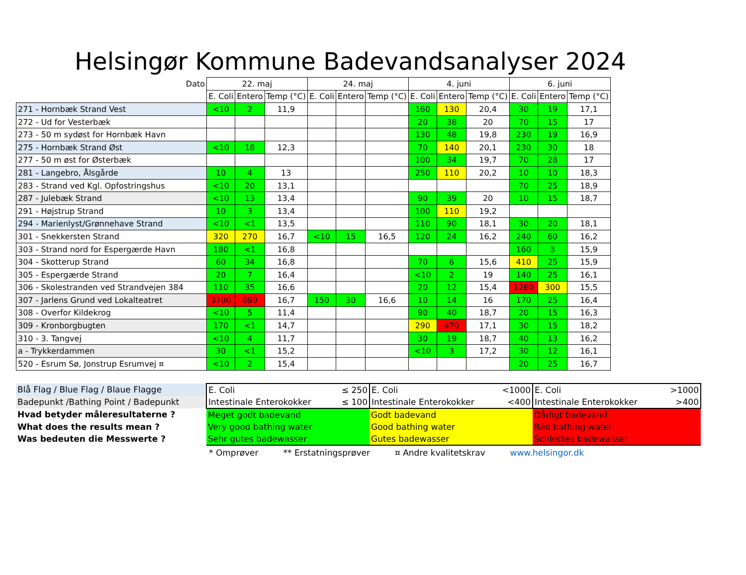Helsingør Kommune Badevandsanalyser 2024
| Dato | 22. maj | | | 24. maj | | | 4. juni | | | 6. juni | | |
| | E. Coli | Entero | Temp (°C) | E. Coli | Entero | Temp (°C) | E. Coli | Entero | Temp (°C) | E. Coli | Entero | Temp (°C) |
| 271 - Hornbæk Strand Vest | <10 | 2 | 11,9 | | | | 160 | 130 | 20,4 | 30 | 19 | 17,1 |
| 272 - Ud for Vesterbæk | | | | | | | 20 | 38 | 20 | 70 | 15 | 17 |
| 273 - 50 m sydøst for Hornbæk Havn | | | | | | | 130 | 48 | 19,8 | 230 | 19 | 16,9 |
| 275 - Hornbæk Strand Øst | <10 | 18 | 12,3 | | | | 70 | 140 | 20,1 | 230 | 30 | 18 |
| 277 - 50 m øst for Østerbæk | | | | | | | 100 | 34 | 19,7 | 70 | 28 | 17 |
| 281 - Langebro, Ålsgårde | 10 | 4 | 13 | | | | 250 | 110 | 20,2 | 10 | 10 | 18,3 |
| 283 - Strand ved Kgl. Opfostringshus | <10 | 20 | 13,1 | | | | | | | 70 | 25 | 18,9 |
| 287 - Julebæk Strand | <10 | 13 | 13,4 | | | | 90 | 39 | 20 | 10 | 15 | 18,7 |
| 291 - Højstrup Strand | 10 | 3 | 13,4 | | | | 100 | 110 | 19,2 | | | |
| 294 - Marienlyst/Grønnehave Strand | <10 | <1 | 13,5 | | | | 110 | 90 | 18,1 | 30 | 20 | 18,1 |
| 301 - Snekkersten Strand | 320 | 270 | 16,7 | <10 | 15 | 16,5 | 120 | 24 | 16,2 | 240 | 60 | 16,2 |
| 303 - Strand nord for Espergærde Havn | 180 | <1 | 16,8 | | | | | | | 160 | 3 | 15,9 |
| 304 - Skotterup Strand | 60 | 34 | 16,8 | | | | 70 | 6 | 15,6 | 410 | 25 | 15,9 |
| 305 - Espergærde Strand | 20 | 7 | 16,4 | | | | <10 | 2 | 19 | 140 | 25 | 16,1 |
| 306 - Skolestranden ved Strandvejen 384 | 110 | 35 | 16,6 | | | | 20 | 12 | 15,4 | 1260 | 300 | 15,5 |
| 307 - Jarlens Grund ved Lokalteatret | 3700 | 690 | 16,7 | 150 | 30 | 16,6 | 10 | 14 | 16 | 170 | 25 | 16,4 |
| 308 - Overfor Kildekrog | <10 | 5 | 11,4 | | | | 90 | 40 | 18,7 | 20 | 15 | 16,3 |
| 309 - Kronborgbugten | 170 | <1 | 14,7 | | | | 290 | 470 | 17,1 | 30 | 15 | 18,2 |
| 310 - 3. Tangvej | <10 | 4 | 11,7 | | | | 30 | 19 | 18,7 | 40 | 13 | 16,2 |
| a - Trykkerdammen | 30 | <1 | 15,2 | | | | <10 | 3 | 17,2 | 30 | 12 | 16,1 |
| 520 - Esrum Sø, Jonstrup Esrumvej ¤ | <10 | 2 | 15,4 | | | | | | | 20 | 25 | 16,7 |
| Blå Flag / Blue Flag / Blaue Flagge | E. Coli ≤ 250 | E. Coli <1000 | E. Coli >1000 |
| Badepunkt /Bathing Point / Badepunkt | Intestinale Enterokokker ≤ 100 | Intestinale Enterokokker <400 | Intestinale Enterokokker >400 |
| Hvad betyder måleresultaterne ? | Meget godt badevand | Godt badevand | Dårligt badevand |
| What does the results mean ? | Very good bathing water | Good bathing water | Bad bathing water |
| Was bedeuten die Messwerte ? | Sehr gutes badewasser | Gutes badewasser | Schlectes badewasser |
* Omprøver ** Erstatningsprøver ¤ Andre kvalitetskrav www.helsingor.dk